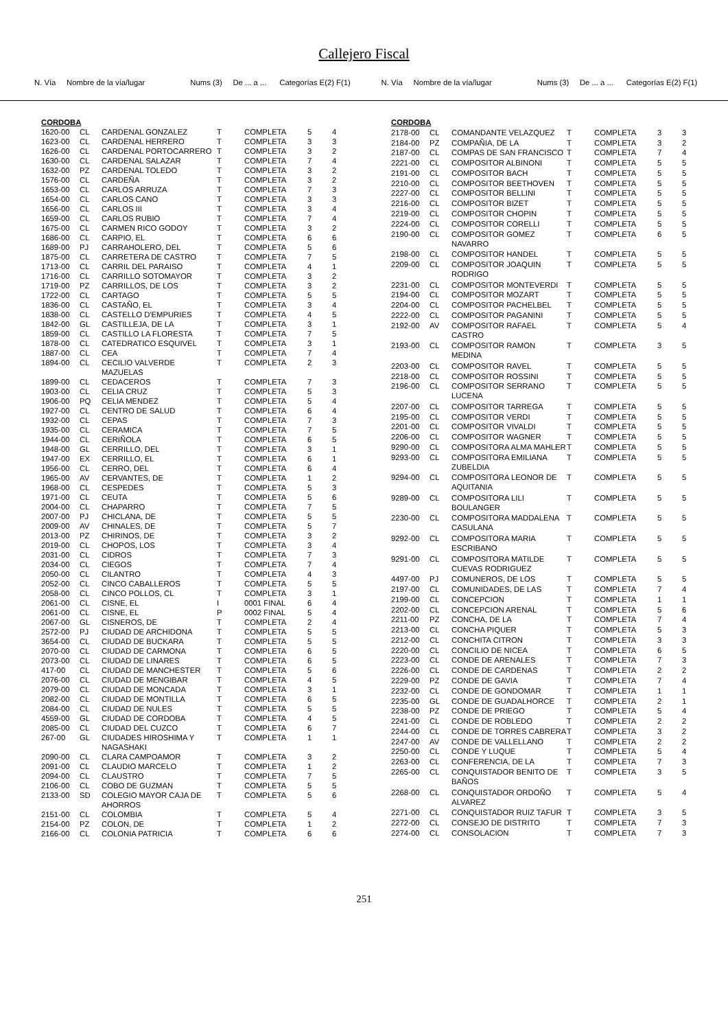Callejero Fiscal
N. Vía Nombre de la vía/lugar Nums (3) De ... a ... Categorías E(2) F(1)
N. Vía Nombre de la vía/lugar Nums (3) De ... a ... Categorías E(2) F(1)
| CORDOBA | | | | | | |
| --- | --- | --- | --- | --- | --- | --- |
| 1620-00 | CL | CARDENAL GONZALEZ | T | COMPLETA | 5 | 4 |
| 1623-00 | CL | CARDENAL HERRERO | T | COMPLETA | 3 | 3 |
| 1626-00 | CL | CARDENAL PORTOCARRERO | T | COMPLETA | 3 | 2 |
| 1630-00 | CL | CARDENAL SALAZAR | T | COMPLETA | 7 | 4 |
| 1632-00 | PZ | CARDENAL TOLEDO | T | COMPLETA | 3 | 2 |
| 1576-00 | CL | CARDEÑA | T | COMPLETA | 3 | 2 |
| 1653-00 | CL | CARLOS ARRUZA | T | COMPLETA | 7 | 3 |
| 1654-00 | CL | CARLOS CANO | T | COMPLETA | 3 | 3 |
| 1656-00 | CL | CARLOS III | T | COMPLETA | 3 | 4 |
| 1659-00 | CL | CARLOS RUBIO | T | COMPLETA | 7 | 4 |
| 1675-00 | CL | CARMEN RICO GODOY | T | COMPLETA | 3 | 2 |
| 1686-00 | CL | CARPIO, EL | T | COMPLETA | 6 | 6 |
| 1689-00 | PJ | CARRAHOLERO, DEL | T | COMPLETA | 5 | 6 |
| 1875-00 | CL | CARRETERA DE CASTRO | T | COMPLETA | 7 | 5 |
| 1713-00 | CL | CARRIL DEL PARAISO | T | COMPLETA | 4 | 1 |
| 1716-00 | CL | CARRILLO SOTOMAYOR | T | COMPLETA | 3 | 2 |
| 1719-00 | PZ | CARRILLOS, DE LOS | T | COMPLETA | 3 | 2 |
| 1722-00 | CL | CARTAGO | T | COMPLETA | 5 | 5 |
| 1836-00 | CL | CASTAÑO, EL | T | COMPLETA | 3 | 4 |
| 1838-00 | CL | CASTELLO D'EMPURIES | T | COMPLETA | 4 | 5 |
| 1842-00 | GL | CASTILLEJA, DE LA | T | COMPLETA | 3 | 1 |
| 1859-00 | CL | CASTILLO LA FLORESTA | T | COMPLETA | 7 | 5 |
| 1878-00 | CL | CATEDRATICO ESQUIVEL | T | COMPLETA | 3 | 1 |
| 1887-00 | CL | CEA | T | COMPLETA | 7 | 4 |
| 1894-00 | CL | CECILIO VALVERDE MAZUELAS | T | COMPLETA | 2 | 3 |
| 1899-00 | CL | CEDACEROS | T | COMPLETA | 7 | 3 |
| 1903-00 | CL | CELIA CRUZ | T | COMPLETA | 5 | 3 |
| 1906-00 | PQ | CELIA MENDEZ | T | COMPLETA | 5 | 4 |
| 1927-00 | CL | CENTRO DE SALUD | T | COMPLETA | 6 | 4 |
| 1932-00 | CL | CEPAS | T | COMPLETA | 7 | 3 |
| 1935-00 | CL | CERAMICA | T | COMPLETA | 7 | 5 |
| 1944-00 | CL | CERIÑOLA | T | COMPLETA | 6 | 5 |
| 1948-00 | GL | CERRILLO, DEL | T | COMPLETA | 3 | 1 |
| 1947-00 | EX | CERRILLO, EL | T | COMPLETA | 6 | 1 |
| 1956-00 | CL | CERRO, DEL | T | COMPLETA | 6 | 4 |
| 1965-00 | AV | CERVANTES, DE | T | COMPLETA | 1 | 2 |
| 1968-00 | CL | CESPEDES | T | COMPLETA | 5 | 3 |
| 1971-00 | CL | CEUTA | T | COMPLETA | 5 | 6 |
| 2004-00 | CL | CHAPARRO | T | COMPLETA | 7 | 5 |
| 2007-00 | PJ | CHICLANA, DE | T | COMPLETA | 5 | 5 |
| 2009-00 | AV | CHINALES, DE | T | COMPLETA | 5 | 7 |
| 2013-00 | PZ | CHIRINOS, DE | T | COMPLETA | 3 | 2 |
| 2019-00 | CL | CHOPOS, LOS | T | COMPLETA | 3 | 4 |
| 2031-00 | CL | CIDROS | T | COMPLETA | 7 | 3 |
| 2034-00 | CL | CIEGOS | T | COMPLETA | 7 | 4 |
| 2050-00 | CL | CILANTRO | T | COMPLETA | 4 | 3 |
| 2052-00 | CL | CINCO CABALLEROS | T | COMPLETA | 5 | 5 |
| 2058-00 | CL | CINCO POLLOS, CL | T | COMPLETA | 3 | 1 |
| 2061-00 | CL | CISNE, EL | I | 0001 FINAL | 6 | 4 |
| 2061-00 | CL | CISNE, EL | P | 0002 FINAL | 5 | 4 |
| 2067-00 | GL | CISNEROS, DE | T | COMPLETA | 2 | 4 |
| 2572-00 | PJ | CIUDAD DE ARCHIDONA | T | COMPLETA | 5 | 5 |
| 3654-00 | CL | CIUDAD DE BUCKARA | T | COMPLETA | 5 | 5 |
| 2070-00 | CL | CIUDAD DE CARMONA | T | COMPLETA | 6 | 5 |
| 2073-00 | CL | CIUDAD DE LINARES | T | COMPLETA | 6 | 5 |
| 417-00 | CL | CIUDAD DE MANCHESTER | T | COMPLETA | 5 | 6 |
| 2076-00 | CL | CIUDAD DE MENGIBAR | T | COMPLETA | 4 | 5 |
| 2079-00 | CL | CIUDAD DE MONCADA | T | COMPLETA | 3 | 1 |
| 2082-00 | CL | CIUDAD DE MONTILLA | T | COMPLETA | 6 | 5 |
| 2084-00 | CL | CIUDAD DE NULES | T | COMPLETA | 5 | 5 |
| 4559-00 | GL | CIUDAD DE CORDOBA | T | COMPLETA | 4 | 5 |
| 2085-00 | CL | CIUDAD DEL CUZCO | T | COMPLETA | 6 | 7 |
| 267-00 | GL | CIUDADES HIROSHIMA Y NAGASHAKI | T | COMPLETA | 1 | 1 |
| 2090-00 | CL | CLARA CAMPOAMOR | T | COMPLETA | 3 | 2 |
| 2091-00 | CL | CLAUDIO MARCELO | T | COMPLETA | 1 | 2 |
| 2094-00 | CL | CLAUSTRO | T | COMPLETA | 7 | 5 |
| 2106-00 | CL | COBO DE GUZMAN | T | COMPLETA | 5 | 5 |
| 2133-00 | SD | COLEGIO MAYOR CAJA DE AHORROS | T | COMPLETA | 5 | 6 |
| 2151-00 | CL | COLOMBIA | T | COMPLETA | 5 | 4 |
| 2154-00 | PZ | COLON, DE | T | COMPLETA | 1 | 2 |
| 2166-00 | CL | COLONIA PATRICIA | T | COMPLETA | 6 | 6 |
| CORDOBA | | | | | | |
| --- | --- | --- | --- | --- | --- | --- |
| 2178-00 | CL | COMANDANTE VELAZQUEZ | T | COMPLETA | 3 | 3 |
| 2184-00 | PZ | COMPAÑIA, DE LA | T | COMPLETA | 3 | 2 |
| 2187-00 | CL | COMPAS DE SAN FRANCISCO | T | COMPLETA | 7 | 4 |
| 2221-00 | CL | COMPOSITOR ALBINONI | T | COMPLETA | 5 | 5 |
| 2191-00 | CL | COMPOSITOR BACH | T | COMPLETA | 5 | 5 |
| 2210-00 | CL | COMPOSITOR BEETHOVEN | T | COMPLETA | 5 | 5 |
| 2227-00 | CL | COMPOSITOR BELLINI | T | COMPLETA | 5 | 5 |
| 2216-00 | CL | COMPOSITOR BIZET | T | COMPLETA | 5 | 5 |
| 2219-00 | CL | COMPOSITOR CHOPIN | T | COMPLETA | 5 | 5 |
| 2224-00 | CL | COMPOSITOR CORELLI | T | COMPLETA | 5 | 5 |
| 2190-00 | CL | COMPOSITOR GOMEZ NAVARRO | T | COMPLETA | 6 | 5 |
| 2198-00 | CL | COMPOSITOR HANDEL | T | COMPLETA | 5 | 5 |
| 2209-00 | CL | COMPOSITOR JOAQUIN RODRIGO | T | COMPLETA | 5 | 5 |
| 2231-00 | CL | COMPOSITOR MONTEVERDI | T | COMPLETA | 5 | 5 |
| 2194-00 | CL | COMPOSITOR MOZART | T | COMPLETA | 5 | 5 |
| 2204-00 | CL | COMPOSITOR PACHELBEL | T | COMPLETA | 5 | 5 |
| 2222-00 | CL | COMPOSITOR PAGANINI | T | COMPLETA | 5 | 5 |
| 2192-00 | AV | COMPOSITOR RAFAEL CASTRO | T | COMPLETA | 5 | 4 |
| 2193-00 | CL | COMPOSITOR RAMON MEDINA | T | COMPLETA | 3 | 5 |
| 2203-00 | CL | COMPOSITOR RAVEL | T | COMPLETA | 5 | 5 |
| 2218-00 | CL | COMPOSITOR ROSSINI | T | COMPLETA | 5 | 5 |
| 2196-00 | CL | COMPOSITOR SERRANO LUCENA | T | COMPLETA | 5 | 5 |
| 2207-00 | CL | COMPOSITOR TARREGA | T | COMPLETA | 5 | 5 |
| 2195-00 | CL | COMPOSITOR VERDI | T | COMPLETA | 5 | 5 |
| 2201-00 | CL | COMPOSITOR VIVALDI | T | COMPLETA | 5 | 5 |
| 2206-00 | CL | COMPOSITOR WAGNER | T | COMPLETA | 5 | 5 |
| 9290-00 | CL | COMPOSITORA ALMA MAHLER | T | COMPLETA | 5 | 5 |
| 9293-00 | CL | COMPOSITORA EMILIANA ZUBELDIA | T | COMPLETA | 5 | 5 |
| 9294-00 | CL | COMPOSITORA LEONOR DE AQUITANIA | T | COMPLETA | 5 | 5 |
| 9289-00 | CL | COMPOSITORA LILI BOULANGER | T | COMPLETA | 5 | 5 |
| 2230-00 | CL | COMPOSITORA MADDALENA CASULANA | T | COMPLETA | 5 | 5 |
| 9292-00 | CL | COMPOSITORA MARIA ESCRIBANO | T | COMPLETA | 5 | 5 |
| 9291-00 | CL | COMPOSITORA MATILDE CUEVAS RODRIGUEZ | T | COMPLETA | 5 | 5 |
| 4497-00 | PJ | COMUNEROS, DE LOS | T | COMPLETA | 5 | 5 |
| 2197-00 | CL | COMUNIDADES, DE LAS | T | COMPLETA | 7 | 4 |
| 2199-00 | CL | CONCEPCION | T | COMPLETA | 1 | 1 |
| 2202-00 | CL | CONCEPCION ARENAL | T | COMPLETA | 5 | 6 |
| 2211-00 | PZ | CONCHA, DE LA | T | COMPLETA | 7 | 4 |
| 2213-00 | CL | CONCHA PIQUER | T | COMPLETA | 5 | 3 |
| 2212-00 | CL | CONCHITA CITRON | T | COMPLETA | 3 | 3 |
| 2220-00 | CL | CONCILIO DE NICEA | T | COMPLETA | 6 | 5 |
| 2223-00 | CL | CONDE DE ARENALES | T | COMPLETA | 7 | 3 |
| 2226-00 | CL | CONDE DE CARDENAS | T | COMPLETA | 2 | 2 |
| 2229-00 | PZ | CONDE DE GAVIA | T | COMPLETA | 7 | 4 |
| 2232-00 | CL | CONDE DE GONDOMAR | T | COMPLETA | 1 | 1 |
| 2235-00 | GL | CONDE DE GUADALHORCE | T | COMPLETA | 2 | 1 |
| 2238-00 | PZ | CONDE DE PRIEGO | T | COMPLETA | 5 | 4 |
| 2241-00 | CL | CONDE DE ROBLEDO | T | COMPLETA | 2 | 2 |
| 2244-00 | CL | CONDE DE TORRES CABRERA | T | COMPLETA | 3 | 2 |
| 2247-00 | AV | CONDE DE VALLELLANO | T | COMPLETA | 2 | 2 |
| 2250-00 | CL | CONDE Y LUQUE | T | COMPLETA | 5 | 4 |
| 2263-00 | CL | CONFERENCIA, DE LA | T | COMPLETA | 7 | 3 |
| 2265-00 | CL | CONQUISTADOR BENITO DE BAÑOS | T | COMPLETA | 3 | 5 |
| 2268-00 | CL | CONQUISTADOR ORDOÑO ALVAREZ | T | COMPLETA | 5 | 4 |
| 2271-00 | CL | CONQUISTADOR RUIZ TAFUR | T | COMPLETA | 3 | 5 |
| 2272-00 | CL | CONSEJO DE DISTRITO | T | COMPLETA | 7 | 3 |
| 2274-00 | CL | CONSOLACION | T | COMPLETA | 7 | 3 |
251